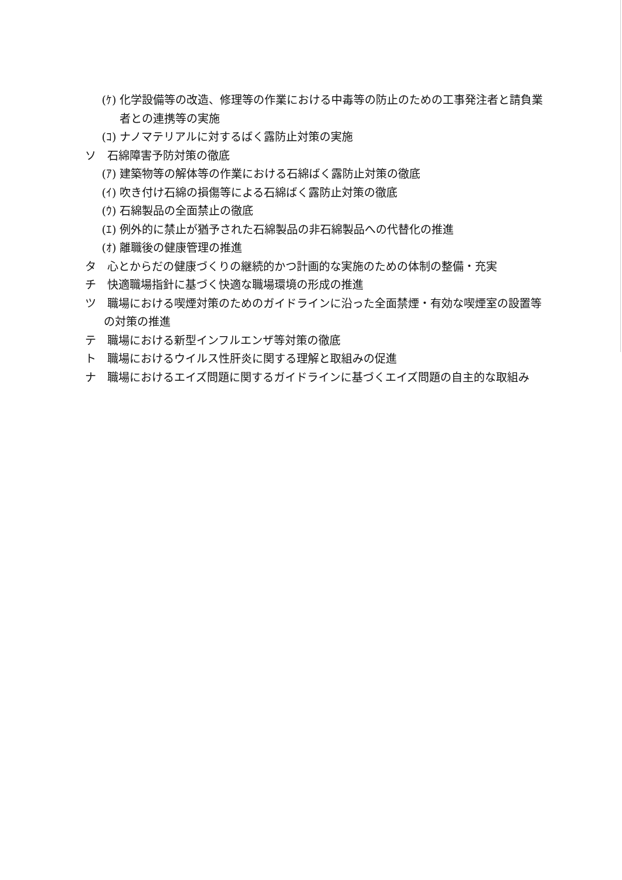(ｹ) 化学設備等の改造、修理等の作業における中毒等の防止のための工事発注者と請負業者との連携等の実施
(ｺ) ナノマテリアルに対するばく露防止対策の実施
ソ　石綿障害予防対策の徹底
(ｱ) 建築物等の解体等の作業における石綿ばく露防止対策の徹底
(ｲ) 吹き付け石綿の損傷等による石綿ばく露防止対策の徹底
(ｳ) 石綿製品の全面禁止の徹底
(ｴ) 例外的に禁止が猶予された石綿製品の非石綿製品への代替化の推進
(ｵ) 離職後の健康管理の推進
タ　心とからだの健康づくりの継続的かつ計画的な実施のための体制の整備・充実
チ　快適職場指針に基づく快適な職場環境の形成の推進
ツ　職場における喫煙対策のためのガイドラインに沿った全面禁煙・有効な喫煙室の設置等の対策の推進
テ　職場における新型インフルエンザ等対策の徹底
ト　職場におけるウイルス性肝炎に関する理解と取組みの促進
ナ　職場におけるエイズ問題に関するガイドラインに基づくエイズ問題の自主的な取組み